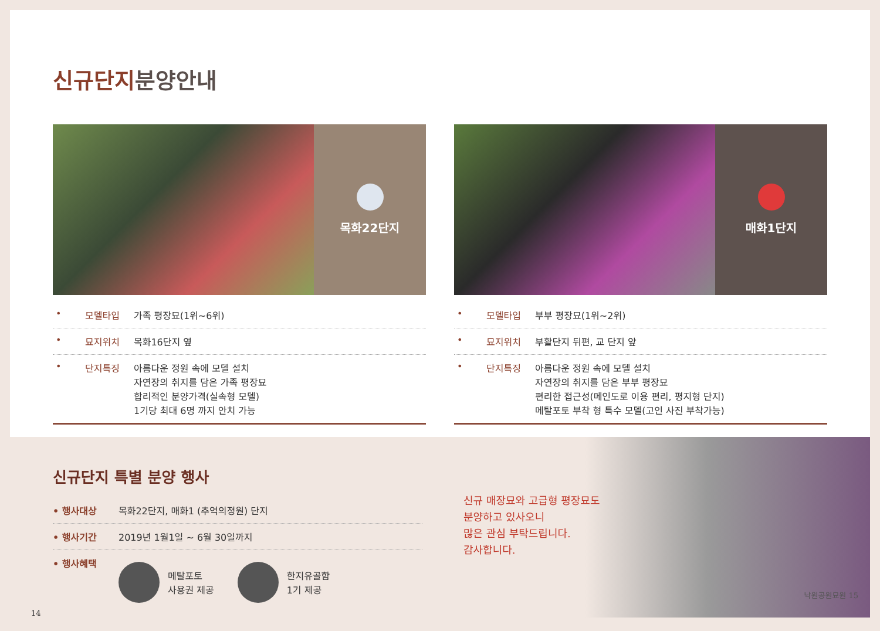신규단지분양안내
목화22단지
• 모델타입 가족 평장묘(1위~6위)
• 묘지위치 목화16단지 옆
• 단지특징 아름다운 정원 속에 모델 설치
자연장의 취지를 담은 가족 평장묘
합리적인 분양가격(실속형 모델)
1기당 최대 6명 까지 안치 가능
매화1단지
• 모델타입 부부 평장묘(1위~2위)
• 묘지위치 부활단지 뒤편, 교 단지 앞
• 단지특징 아름다운 정원 속에 모델 설치
자연장의 취지를 담은 부부 평장묘
편리한 접근성(메인도로 이용 편리, 평지형 단지)
메탈포토 부착 형 특수 모델(고인 사진 부착가능)
신규단지 특별 분양 행사
• 행사대상 목화22단지, 매화1 (추억의정원) 단지
• 행사기간 2019년 1월1일 ~ 6월 30일까지
• 행사혜택
메탈포토
사용권 제공
한지유골함
1기 제공
14
신규 매장묘와 고급형 평장묘도
분양하고 있사오니
많은 관심 부탁드립니다.
감사합니다.
낙원공원묘원 15